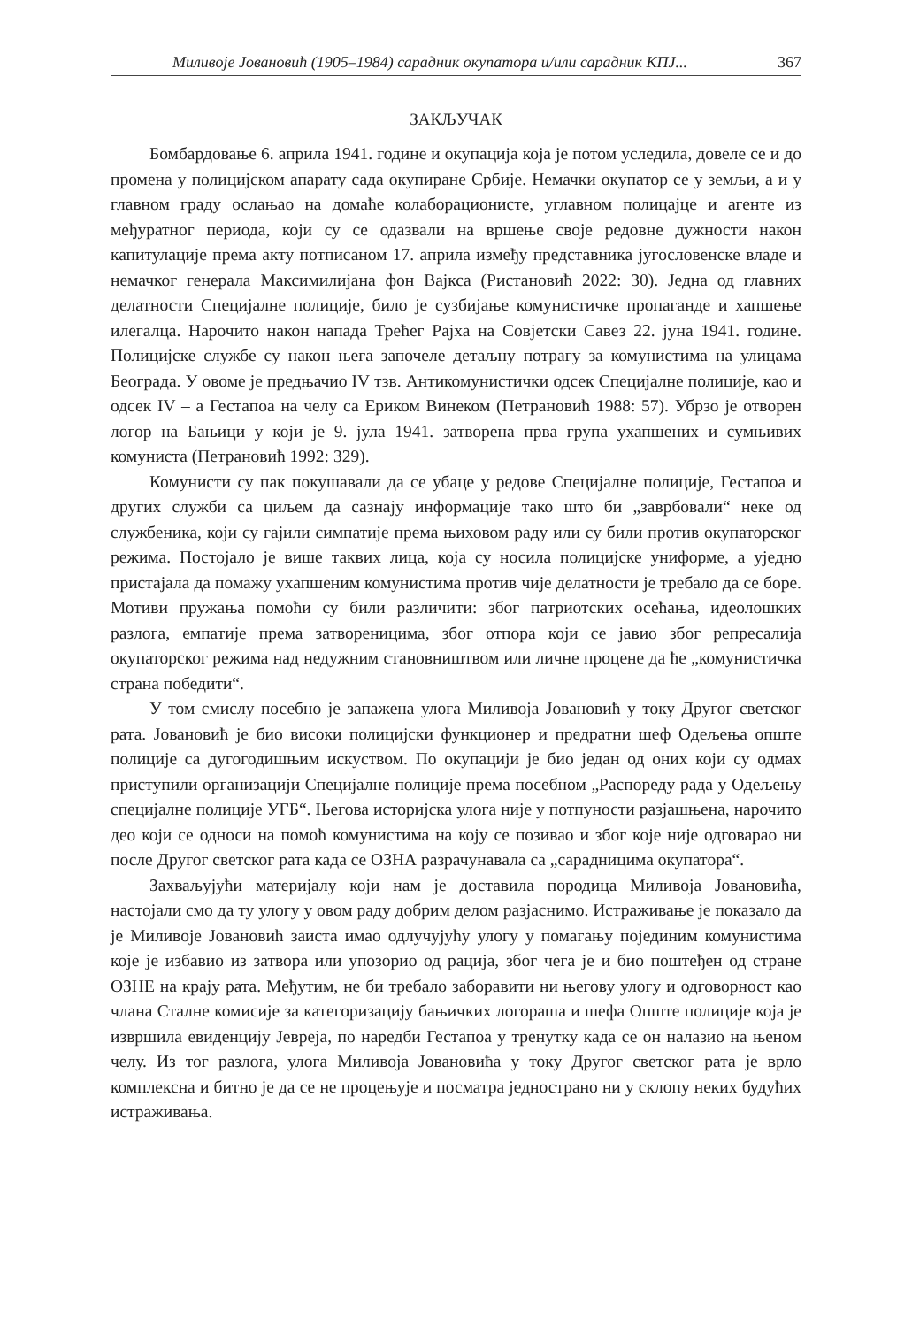Миливоје Јовановић (1905–1984) сарадник окупатора и/или сарадник КПЈ... 367
ЗАКЉУЧАК
Бомбардовање 6. априла 1941. године и окупација која је потом уследила, довеле се и до промена у полицијском апарату сада окупиране Србије. Немачки окупатор се у земљи, а и у главном граду ослањао на домаће колаборационисте, углавном полицајце и агенте из међуратног периода, који су се одазвали на вршење своје редовне дужности након капитулације према акту потписаном 17. априла између представника југословенске владе и немачког генерала Максимилијана фон Вајкса (Ристановић 2022: 30). Једна од главних делатности Специјалне полиције, било је сузбијање комунистичке пропаганде и хапшење илегалца. Нарочито након напада Трећег Рајха на Совјетски Савез 22. јуна 1941. године. Полицијске службе су након њега започеле детаљну потрагу за комунистима на улицама Београда. У овоме је предњачио IV тзв. Антикомунистички одсек Специјалне полиције, као и одсек IV – а Гестапоа на челу са Ериком Винеком (Петрановић 1988: 57). Убрзо је отворен логор на Бањици у који је 9. јула 1941. затворена прва група ухапшених и сумњивих комуниста (Петрановић 1992: 329).
Комунисти су пак покушавали да се убаце у редове Специјалне полиције, Гестапоа и других служби са циљем да сазнају информације тако што би „заврбовали“ неке од службеника, који су гајили симпатије према њиховом раду или су били против окупаторског режима. Постојало је више таквих лица, која су носила полицијске униформе, а уједно пристајала да помажу ухапшеним комунистима против чије делатности је требало да се боре. Мотиви пружања помоћи су били различити: због патриотских осећања, идеолошких разлога, емпатије према затвореницима, због отпора који се јавио због репресалија окупаторског режима над недужним становништвом или личне процене да ће „комунистичка страна победити“.
У том смислу посебно је запажена улога Миливоја Јовановић у току Другог светског рата. Јовановић је био високи полицијски функционер и предратни шеф Одељења опште полиције са дугогодишњим искуством. По окупацији је био један од оних који су одмах приступили организацији Специјалне полиције према посебном „Распореду рада у Одељењу специјалне полиције УГБ“. Његова историјска улога није у потпуности разјашњена, нарочито део који се односи на помоћ комунистима на коју се позивао и због које није одговарао ни после Другог светског рата када се ОЗНА разрачунавала са „сарадницима окупатора“.
Захваљујући материјалу који нам је доставила породица Миливоја Јовановића, настојали смо да ту улогу у овом раду добрим делом разјаснимо. Истраживање је показало да је Миливоје Јовановић заиста имао одлучујућу улогу у помагању појединим комунистима које је избавио из затвора или упозорио од рација, због чега је и био поштеђен од стране ОЗНЕ на крају рата. Међутим, не би требало заборавити ни његову улогу и одговорност као члана Сталне комисије за категоризацију бањичких логораша и шефа Опште полиције која је извршила евиденцију Јевреја, по наредби Гестапоа у тренутку када се он налазио на њеном челу. Из тог разлога, улога Миливоја Јовановића у току Другог светског рата је врло комплексна и битно је да се не процењује и посматра једнострано ни у склопу неких будућих истраживања.